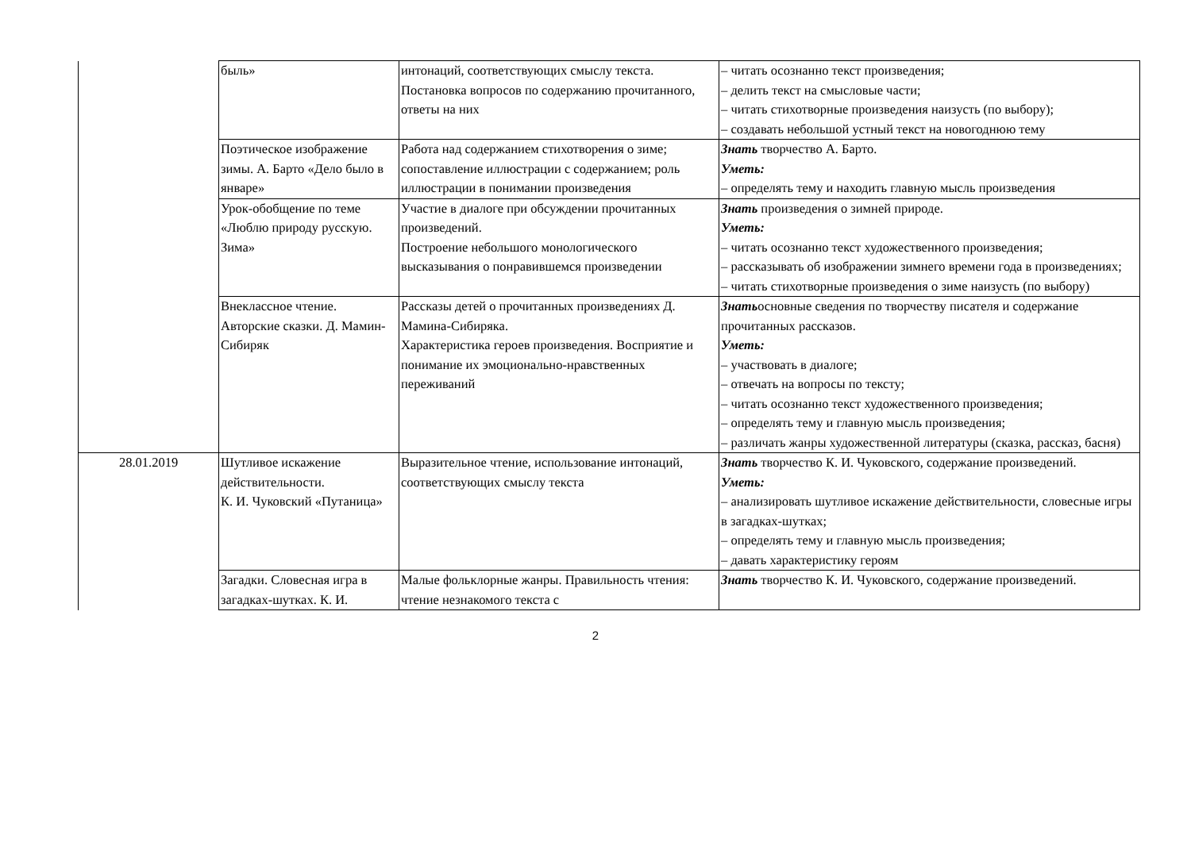| | быль» | интонаций, соответствующих смыслу текста. Постановка вопросов по содержанию прочитанного, ответы на них | – читать осознанно текст произведения; – делить текст на смысловые части; – читать стихотворные произведения наизусть (по выбору); – создавать небольшой устный текст на новогоднюю тему |
| | Поэтическое изображение зимы. А. Барто «Дело было в январе» | Работа над содержанием стихотворения о зиме; сопоставление иллюстрации с содержанием; роль иллюстрации в понимании произведения | Знать творчество А. Барто. Уметь: – определять тему и находить главную мысль произведения |
| | Урок-обобщение по теме «Люблю природу русскую. Зима» | Участие в диалоге при обсуждении прочитанных произведений. Построение небольшого монологического высказывания о понравившемся произведении | Знать произведения о зимней природе. Уметь: – читать осознанно текст художественного произведения; – рассказывать об изображении зимнего времени года в произведениях; – читать стихотворные произведения о зиме наизусть (по выбору) |
| | Внеклассное чтение. Авторские сказки. Д. Мамин-Сибиряк | Рассказы детей о прочитанных произведениях Д. Мамина-Сибиряка. Характеристика героев произведения. Восприятие и понимание их эмоционально-нравственных переживаний | Знать основные сведения по творчеству писателя и содержание прочитанных рассказов. Уметь: – участвовать в диалоге; – отвечать на вопросы по тексту; – читать осознанно текст художественного произведения; – определять тему и главную мысль произведения; – различать жанры художественной литературы (сказка, рассказ, басня) |
| 28.01.2019 | Шутливое искажение действительности. К. И. Чуковский «Путаница» | Выразительное чтение, использование интонаций, соответствующих смыслу текста | Знать творчество К. И. Чуковского, содержание произведений. Уметь: – анализировать шутливое искажение действительности, словесные игры в загадках-шутках; – определять тему и главную мысль произведения; – давать характеристику героям |
| | Загадки. Словесная игра в загадках-шутках. К. И. | Малые фольклорные жанры. Правильность чтения: чтение незнакомого текста с | Знать творчество К. И. Чуковского, содержание произведений. |
2